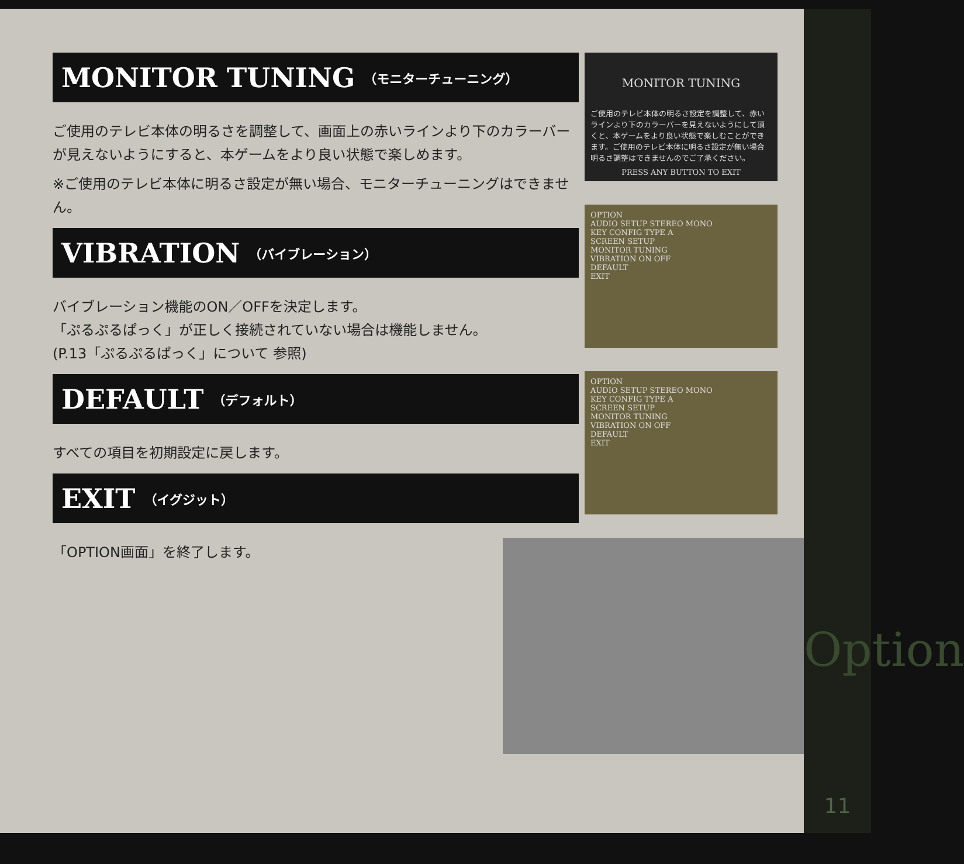MONITOR TUNING （モニターチューニング）
ご使用のテレビ本体の明るさを調整して、画面上の赤いラインより下のカラーバーが見えないようにすると、本ゲームをより良い状態で楽しめます。
※ご使用のテレビ本体に明るさ設定が無い場合、モニターチューニングはできません。
VIBRATION （バイブレーション）
バイブレーション機能のON／OFFを決定します。
「ぷるぷるぱっく」が正しく接続されていない場合は機能しません。
(P.13「ぷるぷるぱっく」について 参照)
DEFAULT （デフォルト）
すべての項目を初期設定に戻します。
EXIT （イグジット）
「OPTION画面」を終了します。
MONITOR TUNING
ご使用のテレビ本体の明るさ設定を調整して、赤いラインより下のカラーバーを見えないようにして頂くと、本ゲームをより良い状態で楽しむことができます。ご使用のテレビ本体に明るさ設定が無い場合明るさ調整はできませんのでご了承ください。
PRESS ANY BUTTON TO EXIT
OPTION
AUDIO SETUP STEREO MONO
KEY CONFIG TYPE A
SCREEN SETUP
MONITOR TUNING
VIBRATION ON OFF
DEFAULT
EXIT
OPTION
AUDIO SETUP STEREO MONO
KEY CONFIG TYPE A
SCREEN SETUP
MONITOR TUNING
VIBRATION ON OFF
DEFAULT
EXIT
Option
11